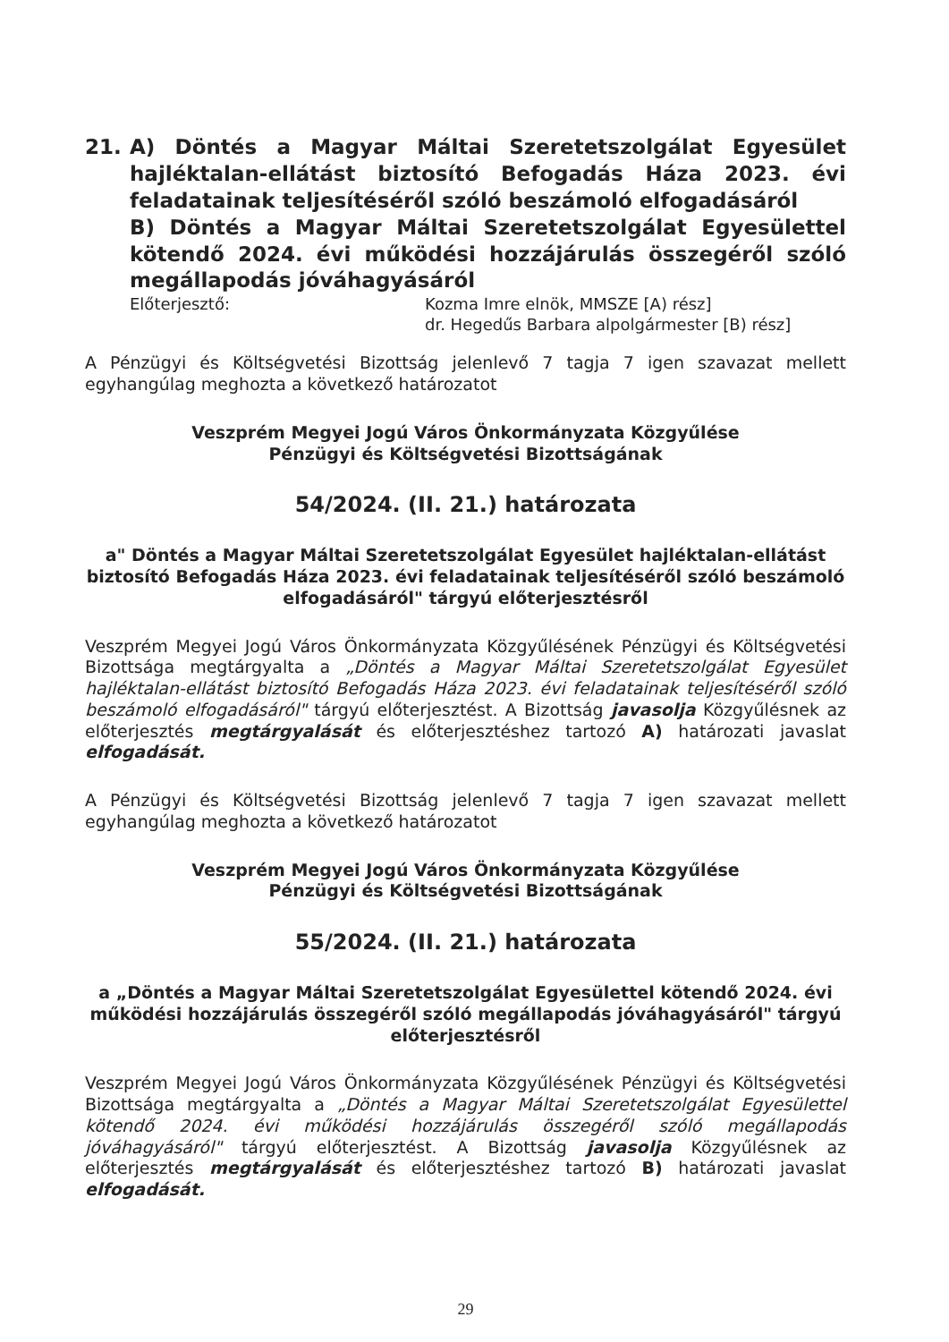21. A) Döntés a Magyar Máltai Szeretetszolgálat Egyesület hajléktalan-ellátást biztosító Befogadás Háza 2023. évi feladatainak teljesítéséről szóló beszámoló elfogadásáról
B) Döntés a Magyar Máltai Szeretetszolgálat Egyesülettel kötendő 2024. évi működési hozzájárulás összegéről szóló megállapodás jóváhagyásáról
Előterjesztő: Kozma Imre elnök, MMSZE [A) rész]
dr. Hegedűs Barbara alpolgármester [B) rész]
A Pénzügyi és Költségvetési Bizottság jelenlevő 7 tagja 7 igen szavazat mellett egyhangúlag meghozta a következő határozatot
Veszprém Megyei Jogú Város Önkormányzata Közgyűlése
Pénzügyi és Költségvetési Bizottságának
54/2024. (II. 21.) határozata
a" Döntés a Magyar Máltai Szeretetszolgálat Egyesület hajléktalan-ellátást biztosító Befogadás Háza 2023. évi feladatainak teljesítéséről szóló beszámoló elfogadásáról" tárgyú előterjesztésről
Veszprém Megyei Jogú Város Önkormányzata Közgyűlésének Pénzügyi és Költségvetési Bizottsága megtárgyalta a „Döntés a Magyar Máltai Szeretetszolgálat Egyesület hajléktalan-ellátást biztosító Befogadás Háza 2023. évi feladatainak teljesítéséről szóló beszámoló elfogadásáról" tárgyú előterjesztést. A Bizottság javasolja Közgyűlésnek az előterjesztés megtárgyalását és előterjesztéshez tartozó A) határozati javaslat elfogadását.
A Pénzügyi és Költségvetési Bizottság jelenlevő 7 tagja 7 igen szavazat mellett egyhangúlag meghozta a következő határozatot
Veszprém Megyei Jogú Város Önkormányzata Közgyűlése
Pénzügyi és Költségvetési Bizottságának
55/2024. (II. 21.) határozata
a „Döntés a Magyar Máltai Szeretetszolgálat Egyesülettel kötendő 2024. évi működési hozzájárulás összegéről szóló megállapodás jóváhagyásáról" tárgyú előterjesztésről
Veszprém Megyei Jogú Város Önkormányzata Közgyűlésének Pénzügyi és Költségvetési Bizottsága megtárgyalta a „Döntés a Magyar Máltai Szeretetszolgálat Egyesülettel kötendő 2024. évi működési hozzájárulás összegéről szóló megállapodás jóváhagyásáról" tárgyú előterjesztést. A Bizottság javasolja Közgyűlésnek az előterjesztés megtárgyalását és előterjesztéshez tartozó B) határozati javaslat elfogadását.
29